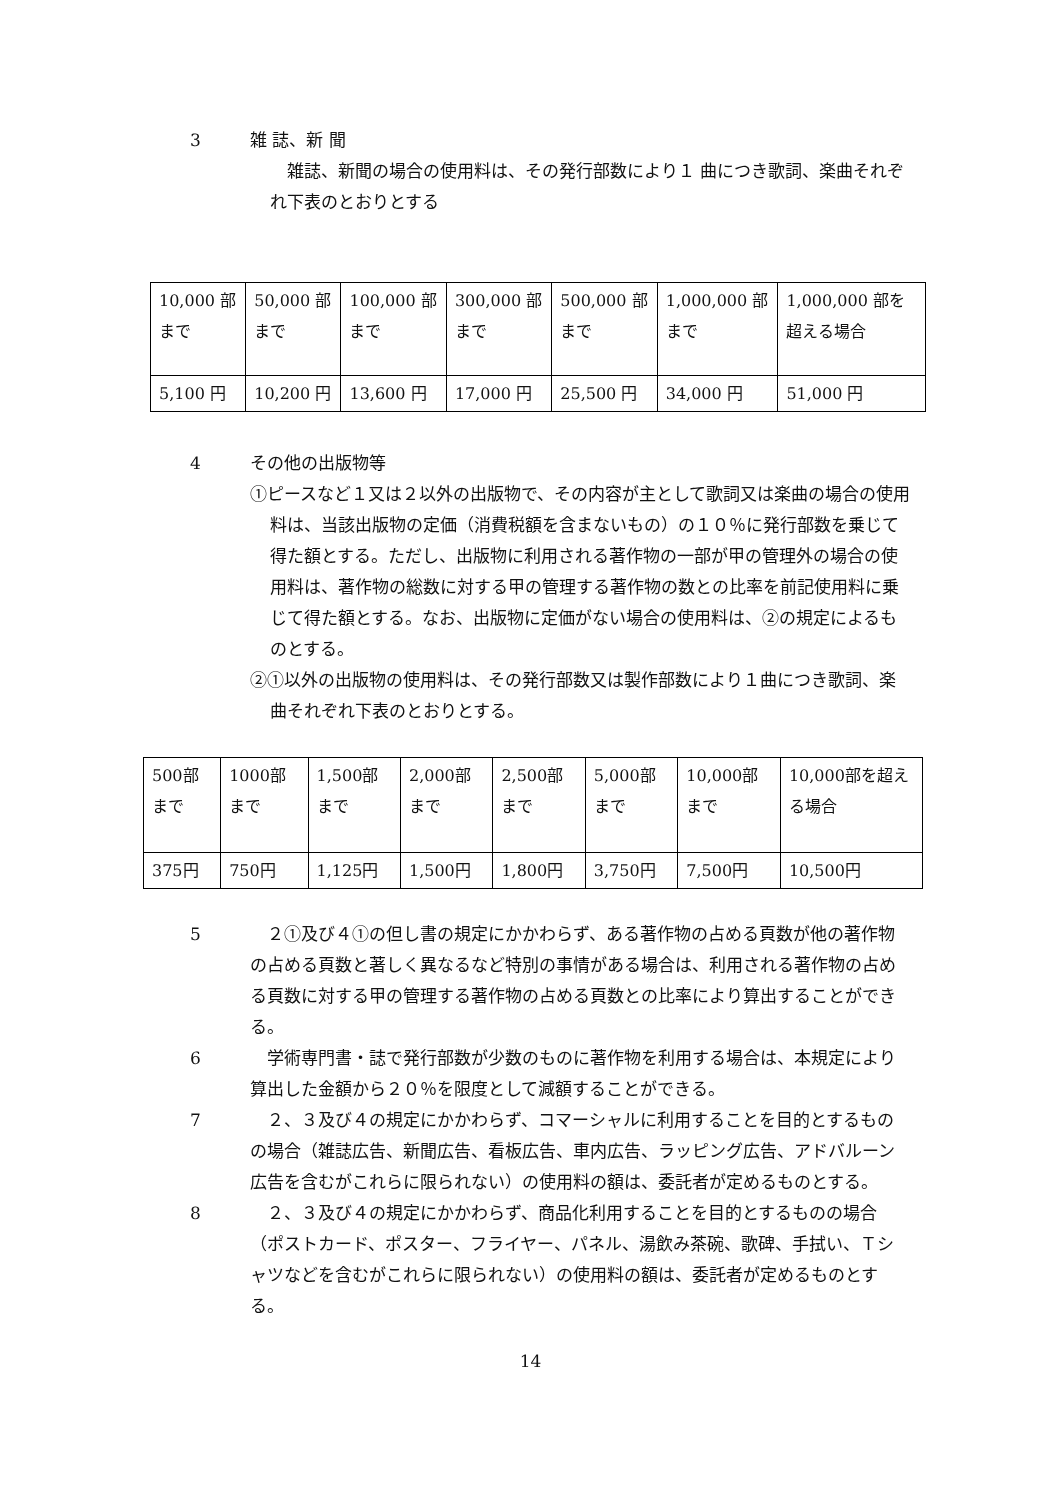3 雑 誌、新 聞
　雑誌、新聞の場合の使用料は、その発行部数により１ 曲につき歌詞、楽曲それぞれ下表のとおりとする
| 10,000 部まで | 50,000 部まで | 100,000 部まで | 300,000 部まで | 500,000 部まで | 1,000,000 部まで | 1,000,000 部を超える場合 |
| 5,100 円 | 10,200 円 | 13,600 円 | 17,000 円 | 25,500 円 | 34,000 円 | 51,000 円 |
4 その他の出版物等
①ピースなど１又は２以外の出版物で、その内容が主として歌詞又は楽曲の場合の使用料は、当該出版物の定価（消費税額を含まないもの）の１０％に発行部数を乗じて得た額とする。ただし、出版物に利用される著作物の一部が甲の管理外の場合の使用料は、著作物の総数に対する甲の管理する著作物の数との比率を前記使用料に乗じて得た額とする。なお、出版物に定価がない場合の使用料は、②の規定によるものとする。
②①以外の出版物の使用料は、その発行部数又は製作部数により１曲につき歌詞、楽曲それぞれ下表のとおりとする。
| 500部まで | 1000部まで | 1,500部まで | 2,000部まで | 2,500部まで | 5,000部まで | 10,000部まで | 10,000部を超える場合 |
| 375円 | 750円 | 1,125円 | 1,500円 | 1,800円 | 3,750円 | 7,500円 | 10,500円 |
5 　２①及び４①の但し書の規定にかかわらず、ある著作物の占める頁数が他の著作物の占める頁数と著しく異なるなど特別の事情がある場合は、利用される著作物の占める頁数に対する甲の管理する著作物の占める頁数との比率により算出することができる。
6 　学術専門書・誌で発行部数が少数のものに著作物を利用する場合は、本規定により算出した金額から２０％を限度として減額することができる。
7 　２、３及び４の規定にかかわらず、コマーシャルに利用することを目的とするものの場合（雑誌広告、新聞広告、看板広告、車内広告、ラッピング広告、アドバルーン広告を含むがこれらに限られない）の使用料の額は、委託者が定めるものとする。
8 　２、３及び４の規定にかかわらず、商品化利用することを目的とするものの場合（ポストカード、ポスター、フライヤー、パネル、湯飲み茶碗、歌碑、手拭い、Ｔシャツなどを含むがこれらに限られない）の使用料の額は、委託者が定めるものとする。
14